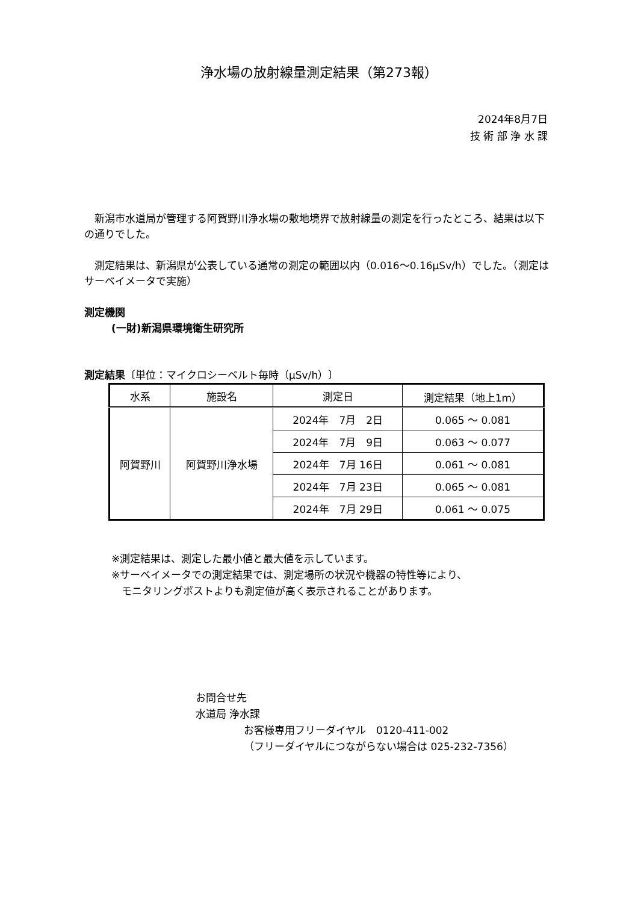浄水場の放射線量測定結果（第273報）
2024年8月7日
技 術 部 浄 水 課
　新潟市水道局が管理する阿賀野川浄水場の敷地境界で放射線量の測定を行ったところ、結果は以下の通りでした。
　測定結果は、新潟県が公表している通常の測定の範囲以内（0.016～0.16μSv/h）でした。（測定はサーベイメータで実施）
測定機関
(一財)新潟県環境衛生研究所
測定結果〔単位：マイクロシーベルト毎時（μSv/h）〕
| 水系 | 施設名 | 測定日 | 測定結果（地上1m） |
| --- | --- | --- | --- |
| 阿賀野川 | 阿賀野川浄水場 | 2024年 7月 2日 | 0.065 ～ 0.081 |
| | | 2024年 7月 9日 | 0.063 ～ 0.077 |
| | | 2024年 7月 16日 | 0.061 ～ 0.081 |
| | | 2024年 7月 23日 | 0.065 ～ 0.081 |
| | | 2024年 7月 29日 | 0.061 ～ 0.075 |
※測定結果は、測定した最小値と最大値を示しています。
※サーベイメータでの測定結果では、測定場所の状況や機器の特性等により、
　モニタリングポストよりも測定値が高く表示されることがあります。
お問合せ先
水道局 浄水課
お客様専用フリーダイヤル　0120-411-002
（フリーダイヤルにつながらない場合は 025-232-7356）